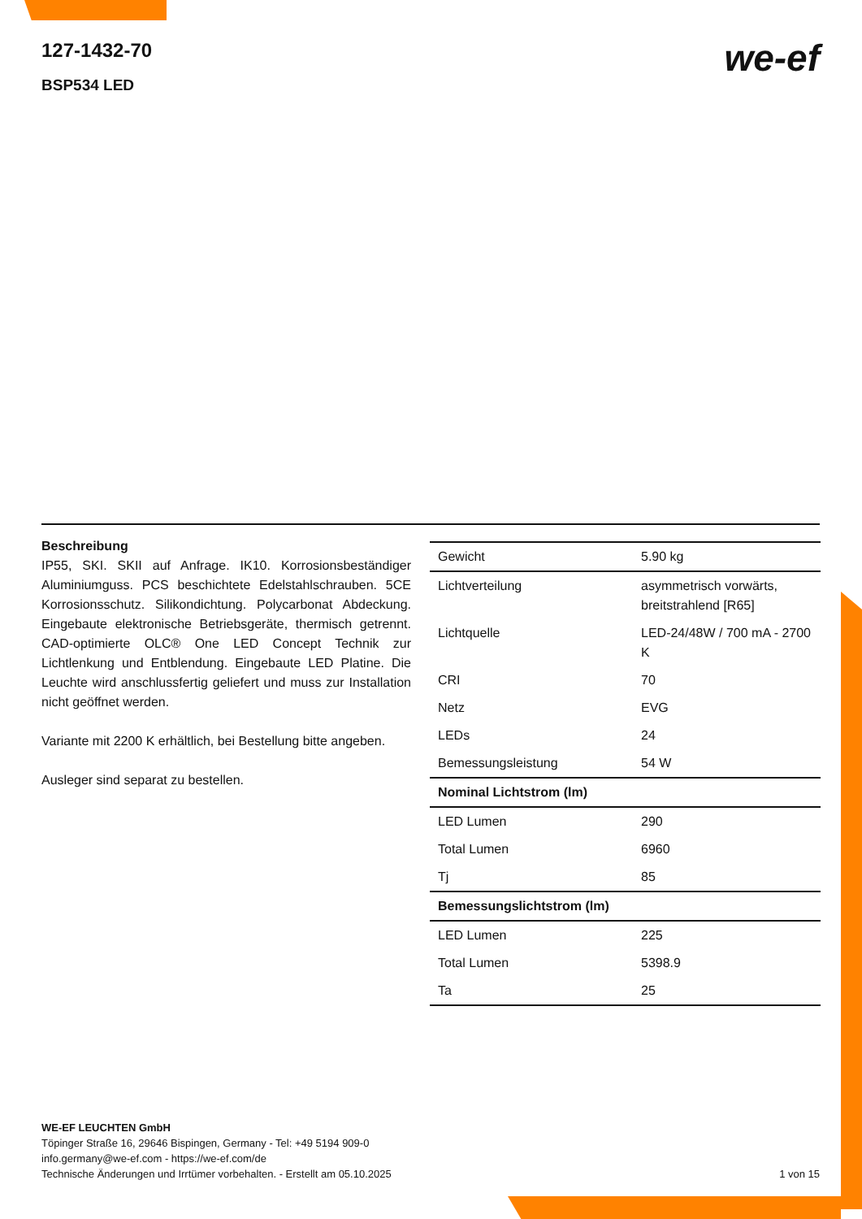127-1432-70
BSP534 LED
we-ef
Beschreibung
IP55, SKI. SKII auf Anfrage. IK10. Korrosionsbeständiger Aluminiumguss. PCS beschichtete Edelstahlschrauben. 5CE Korrosionsschutz. Silikondichtung. Polycarbonat Abdeckung. Eingebaute elektronische Betriebsgeräte, thermisch getrennt. CAD-optimierte OLC® One LED Concept Technik zur Lichtlenkung und Entblendung. Eingebaute LED Platine. Die Leuchte wird anschlussfertig geliefert und muss zur Installation nicht geöffnet werden.
Variante mit 2200 K erhältlich, bei Bestellung bitte angeben.
Ausleger sind separat zu bestellen.
| Gewicht | 5.90 kg |
| Lichtverteilung | asymmetrisch vorwärts, breitstrahlend [R65] |
| Lichtquelle | LED-24/48W / 700 mA - 2700 K |
| CRI | 70 |
| Netz | EVG |
| LEDs | 24 |
| Bemessungsleistung | 54 W |
| Nominal Lichtstrom (lm) | |
| LED Lumen | 290 |
| Total Lumen | 6960 |
| Tj | 85 |
| Bemessungslichtstrom (lm) | |
| LED Lumen | 225 |
| Total Lumen | 5398.9 |
| Ta | 25 |
WE-EF LEUCHTEN GmbH
Töpinger Straße 16, 29646 Bispingen, Germany - Tel: +49 5194 909-0
info.germany@we-ef.com - https://we-ef.com/de
Technische Änderungen und Irrtümer vorbehalten. - Erstellt am 05.10.2025 1 von 15